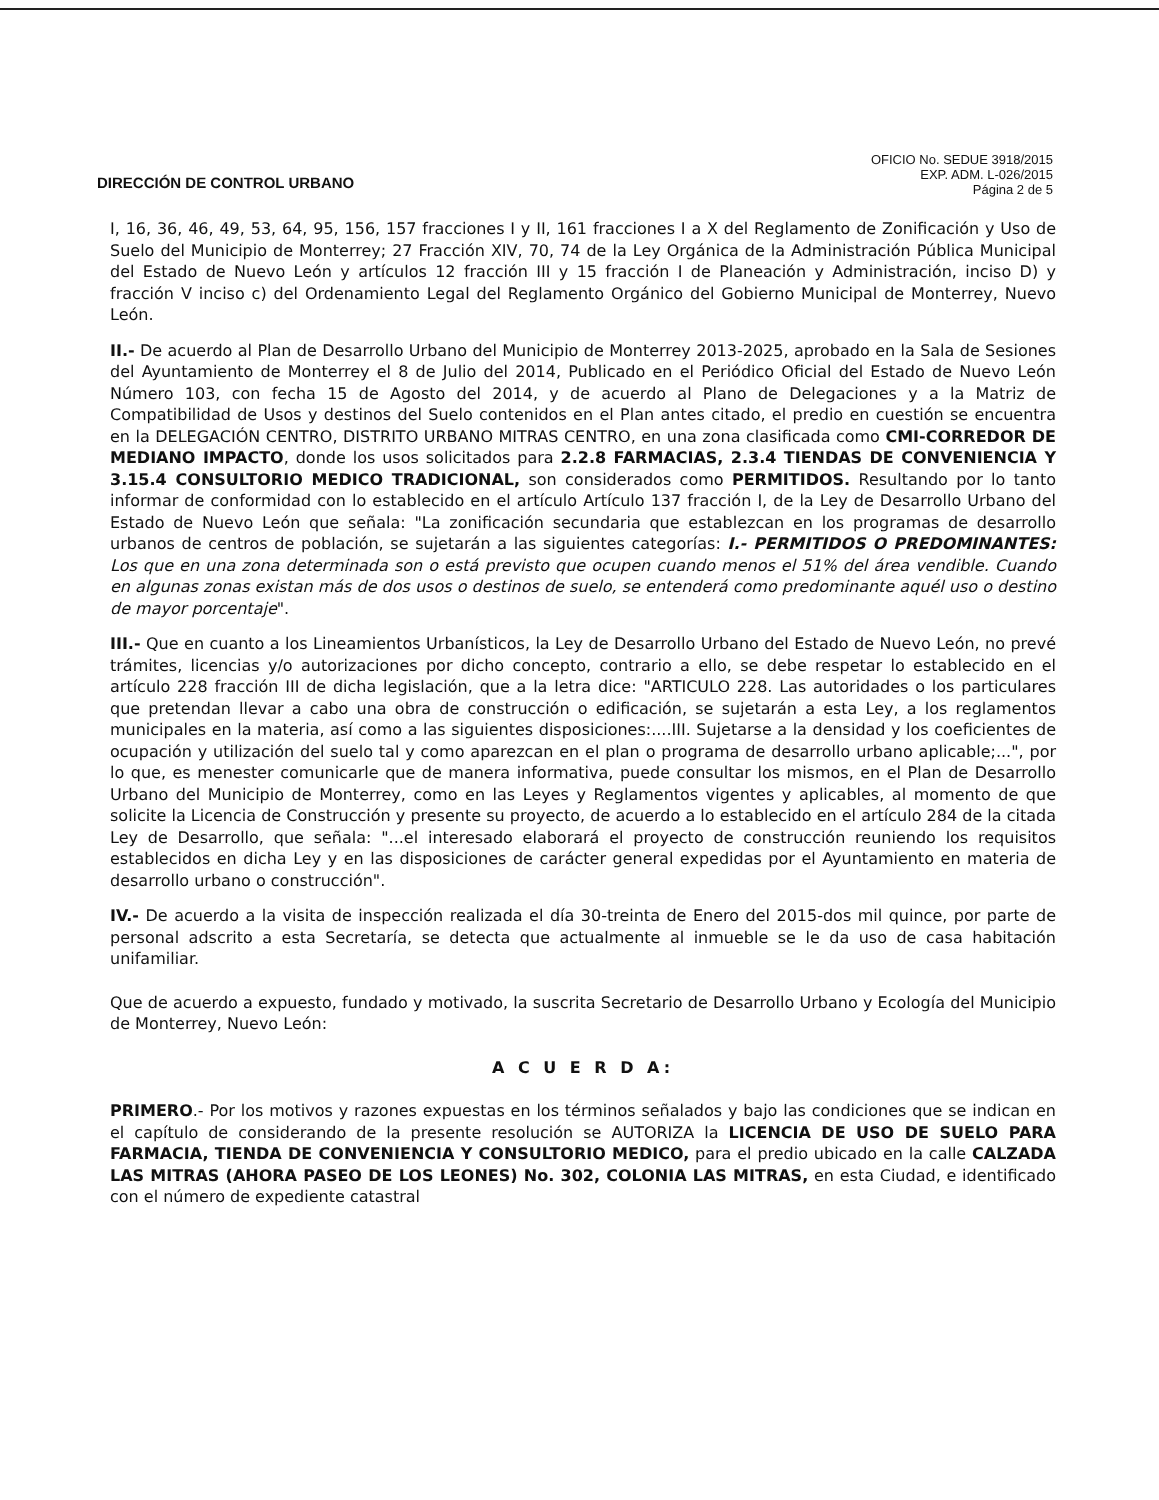DIRECCIÓN DE CONTROL URBANO
OFICIO No. SEDUE 3918/2015
EXP. ADM. L-026/2015
Página 2 de 5
I, 16, 36, 46, 49, 53, 64, 95, 156, 157 fracciones I y II, 161 fracciones I a X del Reglamento de Zonificación y Uso de Suelo del Municipio de Monterrey; 27 Fracción XIV, 70, 74 de la Ley Orgánica de la Administración Pública Municipal del Estado de Nuevo León y artículos 12 fracción III y 15 fracción I de Planeación y Administración, inciso D) y fracción V inciso c) del Ordenamiento Legal del Reglamento Orgánico del Gobierno Municipal de Monterrey, Nuevo León.
II.- De acuerdo al Plan de Desarrollo Urbano del Municipio de Monterrey 2013-2025, aprobado en la Sala de Sesiones del Ayuntamiento de Monterrey el 8 de Julio del 2014, Publicado en el Periódico Oficial del Estado de Nuevo León Número 103, con fecha 15 de Agosto del 2014, y de acuerdo al Plano de Delegaciones y a la Matriz de Compatibilidad de Usos y destinos del Suelo contenidos en el Plan antes citado, el predio en cuestión se encuentra en la DELEGACIÓN CENTRO, DISTRITO URBANO MITRAS CENTRO, en una zona clasificada como CMI-CORREDOR DE MEDIANO IMPACTO, donde los usos solicitados para 2.2.8 FARMACIAS, 2.3.4 TIENDAS DE CONVENIENCIA Y 3.15.4 CONSULTORIO MEDICO TRADICIONAL, son considerados como PERMITIDOS. Resultando por lo tanto informar de conformidad con lo establecido en el artículo Artículo 137 fracción I, de la Ley de Desarrollo Urbano del Estado de Nuevo León que señala: "La zonificación secundaria que establezcan en los programas de desarrollo urbanos de centros de población, se sujetarán a las siguientes categorías: I.- PERMITIDOS O PREDOMINANTES: Los que en una zona determinada son o está previsto que ocupen cuando menos el 51% del área vendible. Cuando en algunas zonas existan más de dos usos o destinos de suelo, se entenderá como predominante aquél uso o destino de mayor porcentaje".
III.- Que en cuanto a los Lineamientos Urbanísticos, la Ley de Desarrollo Urbano del Estado de Nuevo León, no prevé trámites, licencias y/o autorizaciones por dicho concepto, contrario a ello, se debe respetar lo establecido en el artículo 228 fracción III de dicha legislación, que a la letra dice: "ARTICULO 228. Las autoridades o los particulares que pretendan llevar a cabo una obra de construcción o edificación, se sujetarán a esta Ley, a los reglamentos municipales en la materia, así como a las siguientes disposiciones:....III. Sujetarse a la densidad y los coeficientes de ocupación y utilización del suelo tal y como aparezcan en el plan o programa de desarrollo urbano aplicable;...", por lo que, es menester comunicarle que de manera informativa, puede consultar los mismos, en el Plan de Desarrollo Urbano del Municipio de Monterrey, como en las Leyes y Reglamentos vigentes y aplicables, al momento de que solicite la Licencia de Construcción y presente su proyecto, de acuerdo a lo establecido en el artículo 284 de la citada Ley de Desarrollo, que señala: "...el interesado elaborará el proyecto de construcción reuniendo los requisitos establecidos en dicha Ley y en las disposiciones de carácter general expedidas por el Ayuntamiento en materia de desarrollo urbano o construcción".
IV.- De acuerdo a la visita de inspección realizada el día 30-treinta de Enero del 2015-dos mil quince, por parte de personal adscrito a esta Secretaría, se detecta que actualmente al inmueble se le da uso de casa habitación unifamiliar.
Que de acuerdo a expuesto, fundado y motivado, la suscrita Secretario de Desarrollo Urbano y Ecología del Municipio de Monterrey, Nuevo León:
A C U E R D A:
PRIMERO.- Por los motivos y razones expuestas en los términos señalados y bajo las condiciones que se indican en el capítulo de considerando de la presente resolución se AUTORIZA la LICENCIA DE USO DE SUELO PARA FARMACIA, TIENDA DE CONVENIENCIA Y CONSULTORIO MEDICO, para el predio ubicado en la calle CALZADA LAS MITRAS (AHORA PASEO DE LOS LEONES) No. 302, COLONIA LAS MITRAS, en esta Ciudad, e identificado con el número de expediente catastral